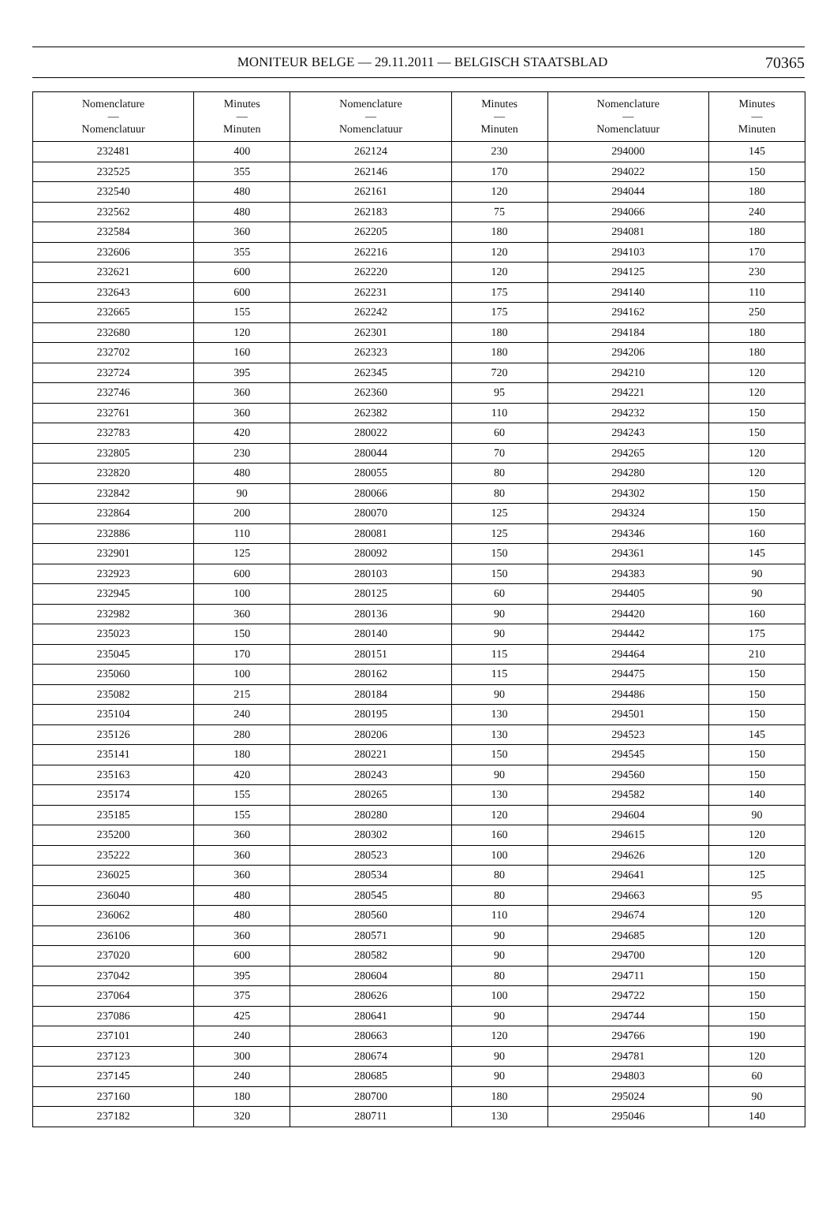MONITEUR BELGE — 29.11.2011 — BELGISCH STAATSBLAD 70365
| Nomenclature — Nomenclatuur | Minutes — Minuten | Nomenclature — Nomenclatuur | Minutes — Minuten | Nomenclature — Nomenclatuur | Minutes — Minuten |
| --- | --- | --- | --- | --- | --- |
| 232481 | 400 | 262124 | 230 | 294000 | 145 |
| 232525 | 355 | 262146 | 170 | 294022 | 150 |
| 232540 | 480 | 262161 | 120 | 294044 | 180 |
| 232562 | 480 | 262183 | 75 | 294066 | 240 |
| 232584 | 360 | 262205 | 180 | 294081 | 180 |
| 232606 | 355 | 262216 | 120 | 294103 | 170 |
| 232621 | 600 | 262220 | 120 | 294125 | 230 |
| 232643 | 600 | 262231 | 175 | 294140 | 110 |
| 232665 | 155 | 262242 | 175 | 294162 | 250 |
| 232680 | 120 | 262301 | 180 | 294184 | 180 |
| 232702 | 160 | 262323 | 180 | 294206 | 180 |
| 232724 | 395 | 262345 | 720 | 294210 | 120 |
| 232746 | 360 | 262360 | 95 | 294221 | 120 |
| 232761 | 360 | 262382 | 110 | 294232 | 150 |
| 232783 | 420 | 280022 | 60 | 294243 | 150 |
| 232805 | 230 | 280044 | 70 | 294265 | 120 |
| 232820 | 480 | 280055 | 80 | 294280 | 120 |
| 232842 | 90 | 280066 | 80 | 294302 | 150 |
| 232864 | 200 | 280070 | 125 | 294324 | 150 |
| 232886 | 110 | 280081 | 125 | 294346 | 160 |
| 232901 | 125 | 280092 | 150 | 294361 | 145 |
| 232923 | 600 | 280103 | 150 | 294383 | 90 |
| 232945 | 100 | 280125 | 60 | 294405 | 90 |
| 232982 | 360 | 280136 | 90 | 294420 | 160 |
| 235023 | 150 | 280140 | 90 | 294442 | 175 |
| 235045 | 170 | 280151 | 115 | 294464 | 210 |
| 235060 | 100 | 280162 | 115 | 294475 | 150 |
| 235082 | 215 | 280184 | 90 | 294486 | 150 |
| 235104 | 240 | 280195 | 130 | 294501 | 150 |
| 235126 | 280 | 280206 | 130 | 294523 | 145 |
| 235141 | 180 | 280221 | 150 | 294545 | 150 |
| 235163 | 420 | 280243 | 90 | 294560 | 150 |
| 235174 | 155 | 280265 | 130 | 294582 | 140 |
| 235185 | 155 | 280280 | 120 | 294604 | 90 |
| 235200 | 360 | 280302 | 160 | 294615 | 120 |
| 235222 | 360 | 280523 | 100 | 294626 | 120 |
| 236025 | 360 | 280534 | 80 | 294641 | 125 |
| 236040 | 480 | 280545 | 80 | 294663 | 95 |
| 236062 | 480 | 280560 | 110 | 294674 | 120 |
| 236106 | 360 | 280571 | 90 | 294685 | 120 |
| 237020 | 600 | 280582 | 90 | 294700 | 120 |
| 237042 | 395 | 280604 | 80 | 294711 | 150 |
| 237064 | 375 | 280626 | 100 | 294722 | 150 |
| 237086 | 425 | 280641 | 90 | 294744 | 150 |
| 237101 | 240 | 280663 | 120 | 294766 | 190 |
| 237123 | 300 | 280674 | 90 | 294781 | 120 |
| 237145 | 240 | 280685 | 90 | 294803 | 60 |
| 237160 | 180 | 280700 | 180 | 295024 | 90 |
| 237182 | 320 | 280711 | 130 | 295046 | 140 |